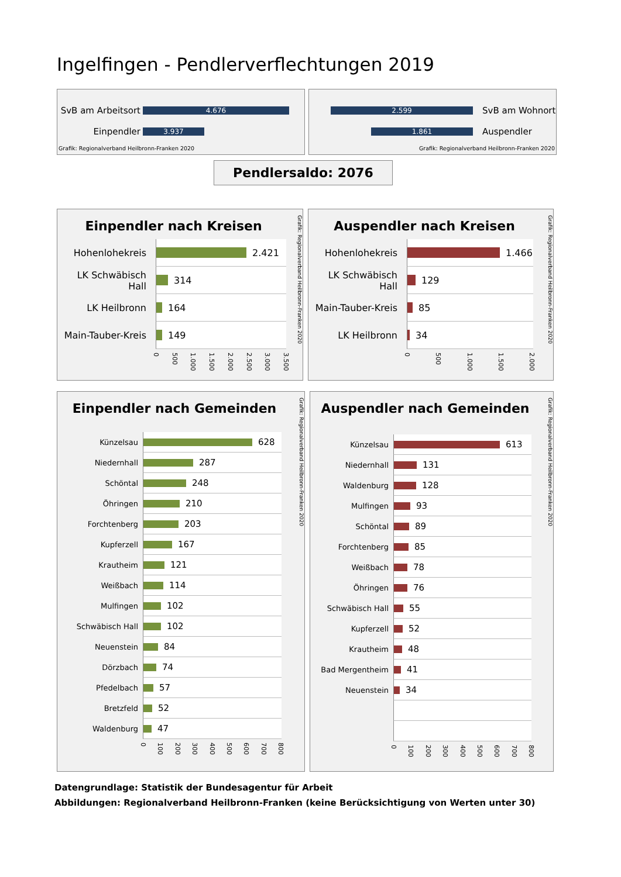Ingelfingen - Pendlerverflechtungen 2019
SvB am Arbeitsort
4.676
Einpendler
3.937
Grafik: Regionalverband Heilbronn-Franken 2020
2.599
SvB am Wohnort
1.861
Auspendler
Grafik: Regionalverband Heilbronn-Franken 2020
Pendlersaldo: 2076
Einpendler nach Kreisen
Hohenlohekreis
2.421
LK Schwäbisch Hall
314
LK Heilbronn
164
Main-Tauber-Kreis
149
0 500 1.000 1.500 2.000 2.500 3.000 3.500
Grafik: Regionalverband Heilbronn-Franken 2020
Auspendler nach Kreisen
Hohenlohekreis
1.466
LK Schwäbisch Hall
129
Main-Tauber-Kreis
85
LK Heilbronn
34
0 500 1.000 1.500 2.000
Grafik: Regionalverband Heilbronn-Franken 2020
Einpendler nach Gemeinden
Künzelsau
628
Niedernhall
287
Schöntal
248
Öhringen
210
Forchtenberg
203
Kupferzell
167
Krautheim
121
Weißbach
114
Mulfingen
102
Schwäbisch Hall
102
Neuenstein
84
Dörzbach
74
Pfedelbach
57
Bretzfeld
52
Waldenburg
47
0 100 200 300 400 500 600 700 800
Grafik: Regionalverband Heilbronn-Franken 2020
Auspendler nach Gemeinden
Künzelsau
613
Niedernhall
131
Waldenburg
128
Mulfingen
93
Schöntal
89
Forchtenberg
85
Weißbach
78
Öhringen
76
Schwäbisch Hall
55
Kupferzell
52
Krautheim
48
Bad Mergentheim
41
Neuenstein
34
0 100 200 300 400 500 600 700 800
Grafik: Regionalverband Heilbronn-Franken 2020
Datengrundlage: Statistik der Bundesagentur für Arbeit
Abbildungen: Regionalverband Heilbronn-Franken (keine Berücksichtigung von Werten unter 30)